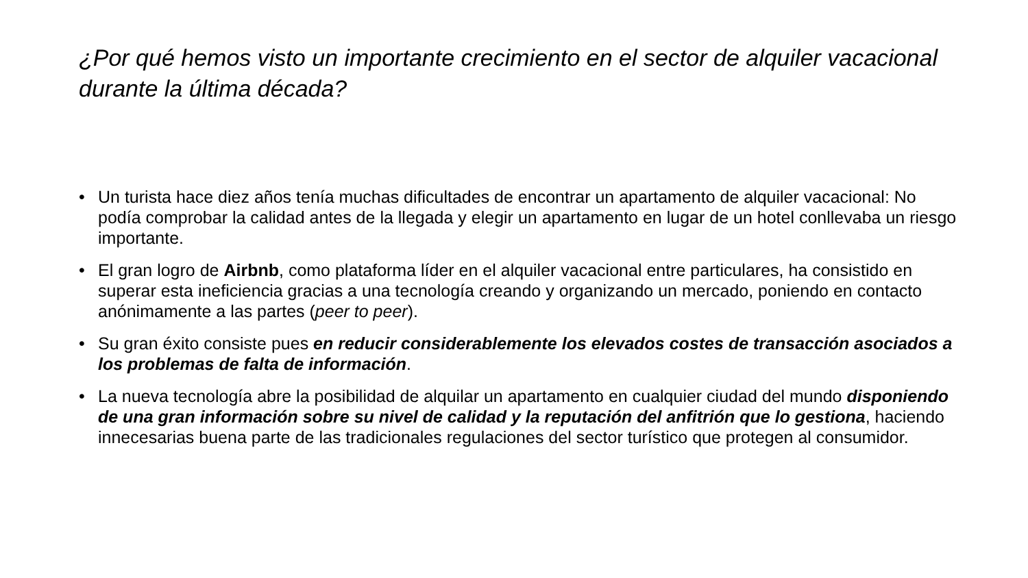¿Por qué hemos visto un importante crecimiento en el sector de alquiler vacacional durante la última década?
• Un turista hace diez años tenía muchas dificultades de encontrar un apartamento de alquiler vacacional: No podía comprobar la calidad antes de la llegada y elegir un apartamento en lugar de un hotel conllevaba un riesgo importante.
• El gran logro de Airbnb, como plataforma líder en el alquiler vacacional entre particulares, ha consistido en superar esta ineficiencia gracias a una tecnología creando y organizando un mercado, poniendo en contacto anónimamente a las partes (peer to peer).
• Su gran éxito consiste pues en reducir considerablemente los elevados costes de transacción asociados a los problemas de falta de información.
• La nueva tecnología abre la posibilidad de alquilar un apartamento en cualquier ciudad del mundo disponiendo de una gran información sobre su nivel de calidad y la reputación del anfitrión que lo gestiona, haciendo innecesarias buena parte de las tradicionales regulaciones del sector turístico que protegen al consumidor.